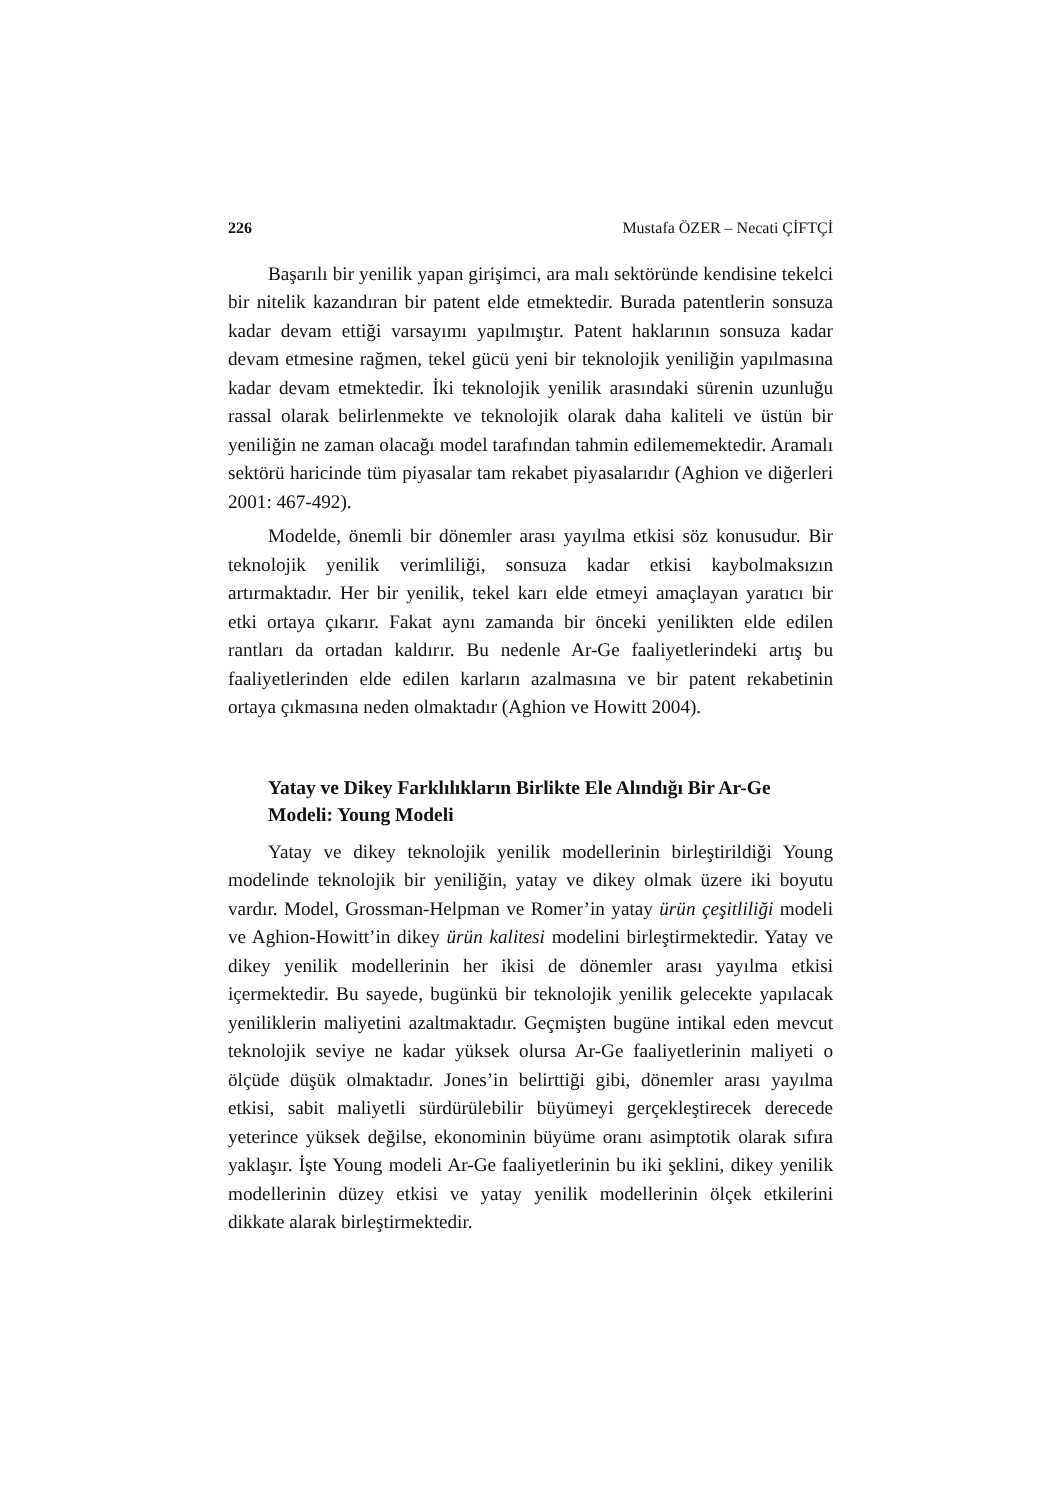226 Mustafa ÖZER – Necati ÇİFTÇİ
Başarılı bir yenilik yapan girişimci, ara malı sektöründe kendisine tekelci bir nitelik kazandıran bir patent elde etmektedir. Burada patentlerin sonsuza kadar devam ettiği varsayımı yapılmıştır. Patent haklarının sonsuza kadar devam etmesine rağmen, tekel gücü yeni bir teknolojik yeniliğin yapılmasına kadar devam etmektedir. İki teknolojik yenilik arasındaki sürenin uzunluğu rassal olarak belirlenmekte ve teknolojik olarak daha kaliteli ve üstün bir yeniliğin ne zaman olacağı model tarafından tahmin edilememektedir. Aramalı sektörü haricinde tüm piyasalar tam rekabet piyasalarıdır (Aghion ve diğerleri 2001: 467-492).
Modelde, önemli bir dönemler arası yayılma etkisi söz konusudur. Bir teknolojik yenilik verimliliği, sonsuza kadar etkisi kaybolmaksızın artırmaktadır. Her bir yenilik, tekel karı elde etmeyi amaçlayan yaratıcı bir etki ortaya çıkarır. Fakat aynı zamanda bir önceki yenilikten elde edilen rantları da ortadan kaldırır. Bu nedenle Ar-Ge faaliyetlerindeki artış bu faaliyetlerinden elde edilen karların azalmasına ve bir patent rekabetinin ortaya çıkmasına neden olmaktadır (Aghion ve Howitt 2004).
Yatay ve Dikey Farklılıkların Birlikte Ele Alındığı Bir Ar-Ge Modeli: Young Modeli
Yatay ve dikey teknolojik yenilik modellerinin birleştirildiği Young modelinde teknolojik bir yeniliğin, yatay ve dikey olmak üzere iki boyutu vardır. Model, Grossman-Helpman ve Romer’in yatay ürün çeşitliliği modeli ve Aghion-Howitt’in dikey ürün kalitesi modelini birleştirmektedir. Yatay ve dikey yenilik modellerinin her ikisi de dönemler arası yayılma etkisi içermektedir. Bu sayede, bugünkü bir teknolojik yenilik gelecekte yapılacak yeniliklerin maliyetini azaltmaktadır. Geçmişten bugüne intikal eden mevcut teknolojik seviye ne kadar yüksek olursa Ar-Ge faaliyetlerinin maliyeti o ölçüde düşük olmaktadır. Jones’in belirttiği gibi, dönemler arası yayılma etkisi, sabit maliyetli sürdürülebilir büyümeyi gerçekleştirecek derecede yeterince yüksek değilse, ekonominin büyüme oranı asimptotik olarak sıfıra yaklaşır. İşte Young modeli Ar-Ge faaliyetlerinin bu iki şeklini, dikey yenilik modellerinin düzey etkisi ve yatay yenilik modellerinin ölçek etkilerini dikkate alarak birleştirmektedir.